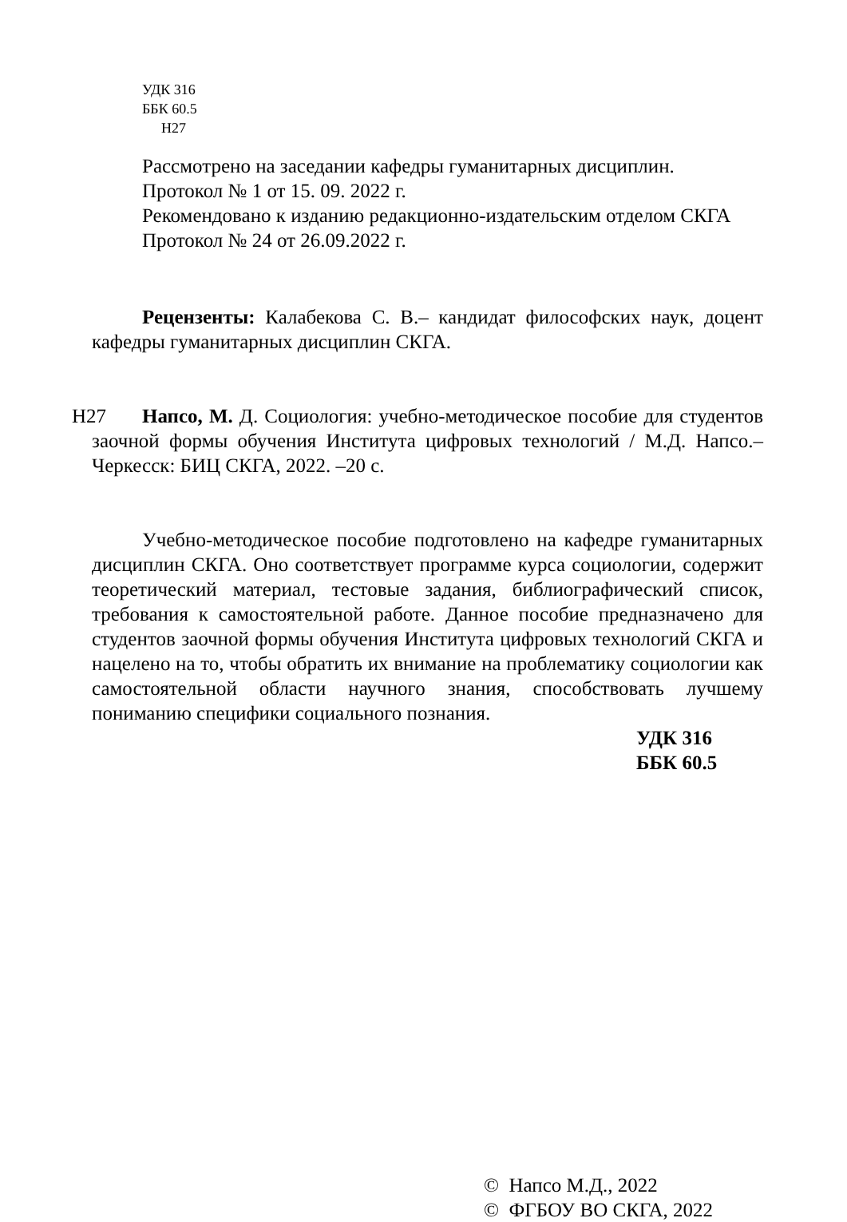УДК 316
ББК 60.5
Н27
Рассмотрено на заседании кафедры гуманитарных дисциплин.
Протокол № 1 от 15. 09. 2022 г.
Рекомендовано к изданию редакционно-издательским отделом СКГА
Протокол № 24 от 26.09.2022 г.
Рецензенты: Калабекова С. В.– кандидат философских наук, доцент кафедры гуманитарных дисциплин СКГА.
Н27 Напсо, М. Д. Социология: учебно-методическое пособие для студентов заочной формы обучения Института цифровых технологий / М.Д. Напсо.– Черкесск: БИЦ СКГА, 2022. –20 с.
Учебно-методическое пособие подготовлено на кафедре гуманитарных дисциплин СКГА. Оно соответствует программе курса социологии, содержит теоретический материал, тестовые задания, библиографический список, требования к самостоятельной работе. Данное пособие предназначено для студентов заочной формы обучения Института цифровых технологий СКГА и нацелено на то, чтобы обратить их внимание на проблематику социологии как самостоятельной области научного знания, способствовать лучшему пониманию специфики социального познания.
УДК 316
ББК 60.5
© Напсо М.Д., 2022
© ФГБОУ ВО СКГА, 2022